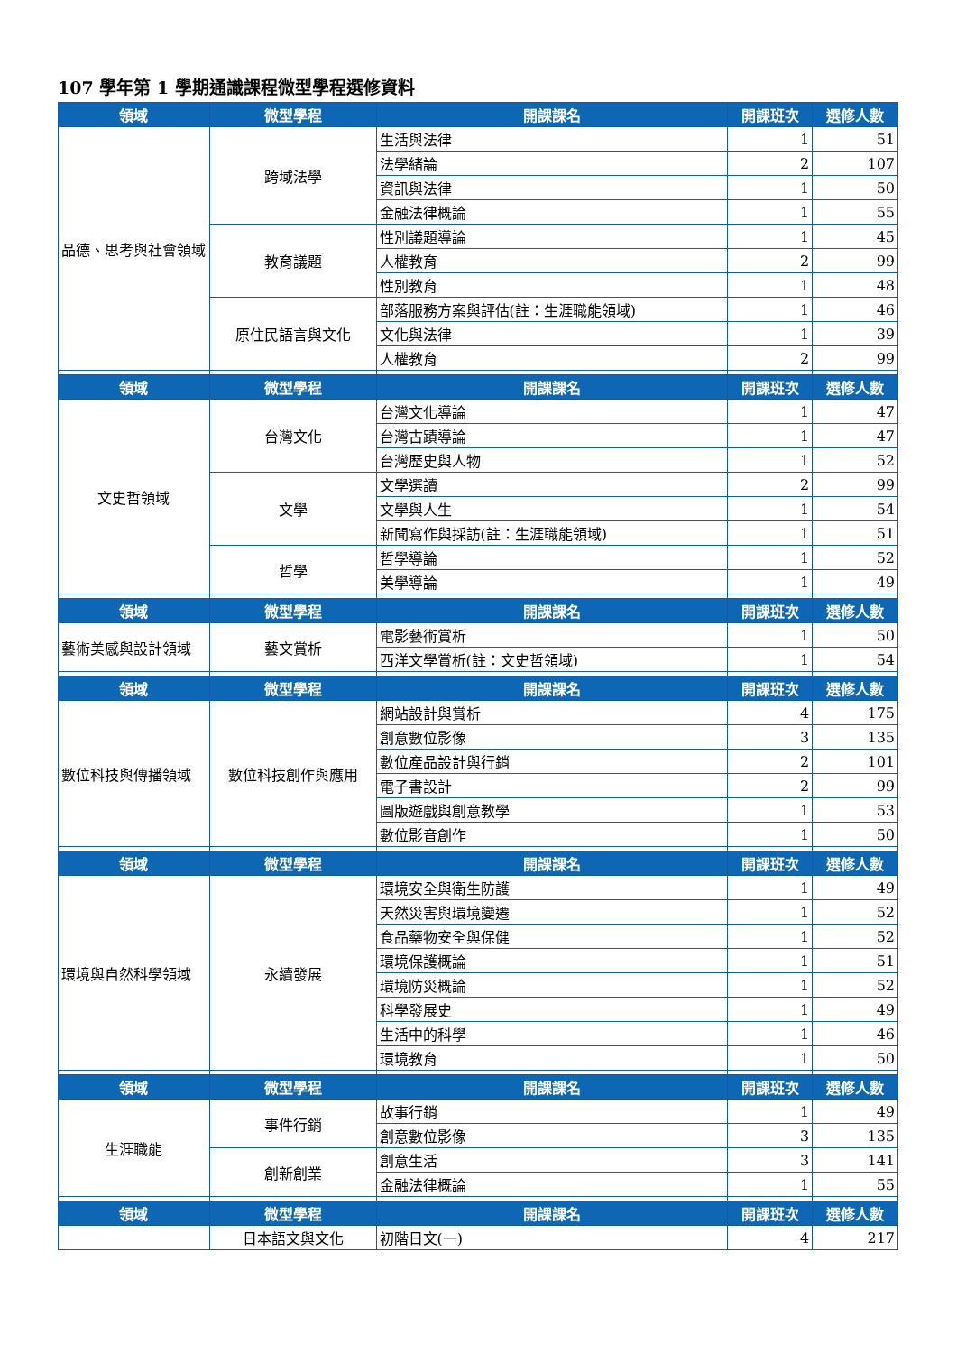107 學年第 1 學期通識課程微型學程選修資料
| 領域 | 微型學程 | 開課課名 | 開課班次 | 選修人數 |
| --- | --- | --- | --- | --- |
| 品德、思考與社會領域 | 跨域法學 | 生活與法律 | 1 | 51 |
| | | 法學緒論 | 2 | 107 |
| | | 資訊與法律 | 1 | 50 |
| | | 金融法律概論 | 1 | 55 |
| | 教育議題 | 性別議題導論 | 1 | 45 |
| | | 人權教育 | 2 | 99 |
| | | 性別教育 | 1 | 48 |
| | 原住民語言與文化 | 部落服務方案與評估(註：生涯職能領域) | 1 | 46 |
| | | 文化與法律 | 1 | 39 |
| | | 人權教育 | 2 | 99 |
| 領域 | 微型學程 | 開課課名 | 開課班次 | 選修人數 |
| 文史哲領域 | 台灣文化 | 台灣文化導論 | 1 | 47 |
| | | 台灣古蹟導論 | 1 | 47 |
| | | 台灣歷史與人物 | 1 | 52 |
| | 文學 | 文學選讀 | 2 | 99 |
| | | 文學與人生 | 1 | 54 |
| | | 新聞寫作與採訪(註：生涯職能領域) | 1 | 51 |
| | 哲學 | 哲學導論 | 1 | 52 |
| | | 美學導論 | 1 | 49 |
| 領域 | 微型學程 | 開課課名 | 開課班次 | 選修人數 |
| 藝術美感與設計領域 | 藝文賞析 | 電影藝術賞析 | 1 | 50 |
| | | 西洋文學賞析(註：文史哲領域) | 1 | 54 |
| 領域 | 微型學程 | 開課課名 | 開課班次 | 選修人數 |
| 數位科技與傳播領域 | 數位科技創作與應用 | 網站設計與賞析 | 4 | 175 |
| | | 創意數位影像 | 3 | 135 |
| | | 數位產品設計與行銷 | 2 | 101 |
| | | 電子書設計 | 2 | 99 |
| | | 圖版遊戲與創意教學 | 1 | 53 |
| | | 數位影音創作 | 1 | 50 |
| 領域 | 微型學程 | 開課課名 | 開課班次 | 選修人數 |
| 環境與自然科學領域 | 永續發展 | 環境安全與衛生防護 | 1 | 49 |
| | | 天然災害與環境變遷 | 1 | 52 |
| | | 食品藥物安全與保健 | 1 | 52 |
| | | 環境保護概論 | 1 | 51 |
| | | 環境防災概論 | 1 | 52 |
| | | 科學發展史 | 1 | 49 |
| | | 生活中的科學 | 1 | 46 |
| | | 環境教育 | 1 | 50 |
| 領域 | 微型學程 | 開課課名 | 開課班次 | 選修人數 |
| 生涯職能 | 事件行銷 | 故事行銷 | 1 | 49 |
| | | 創意數位影像 | 3 | 135 |
| | 創新創業 | 創意生活 | 3 | 141 |
| | | 金融法律概論 | 1 | 55 |
| 領域 | 微型學程 | 開課課名 | 開課班次 | 選修人數 |
| | 日本語文與文化 | 初階日文(一) | 4 | 217 |